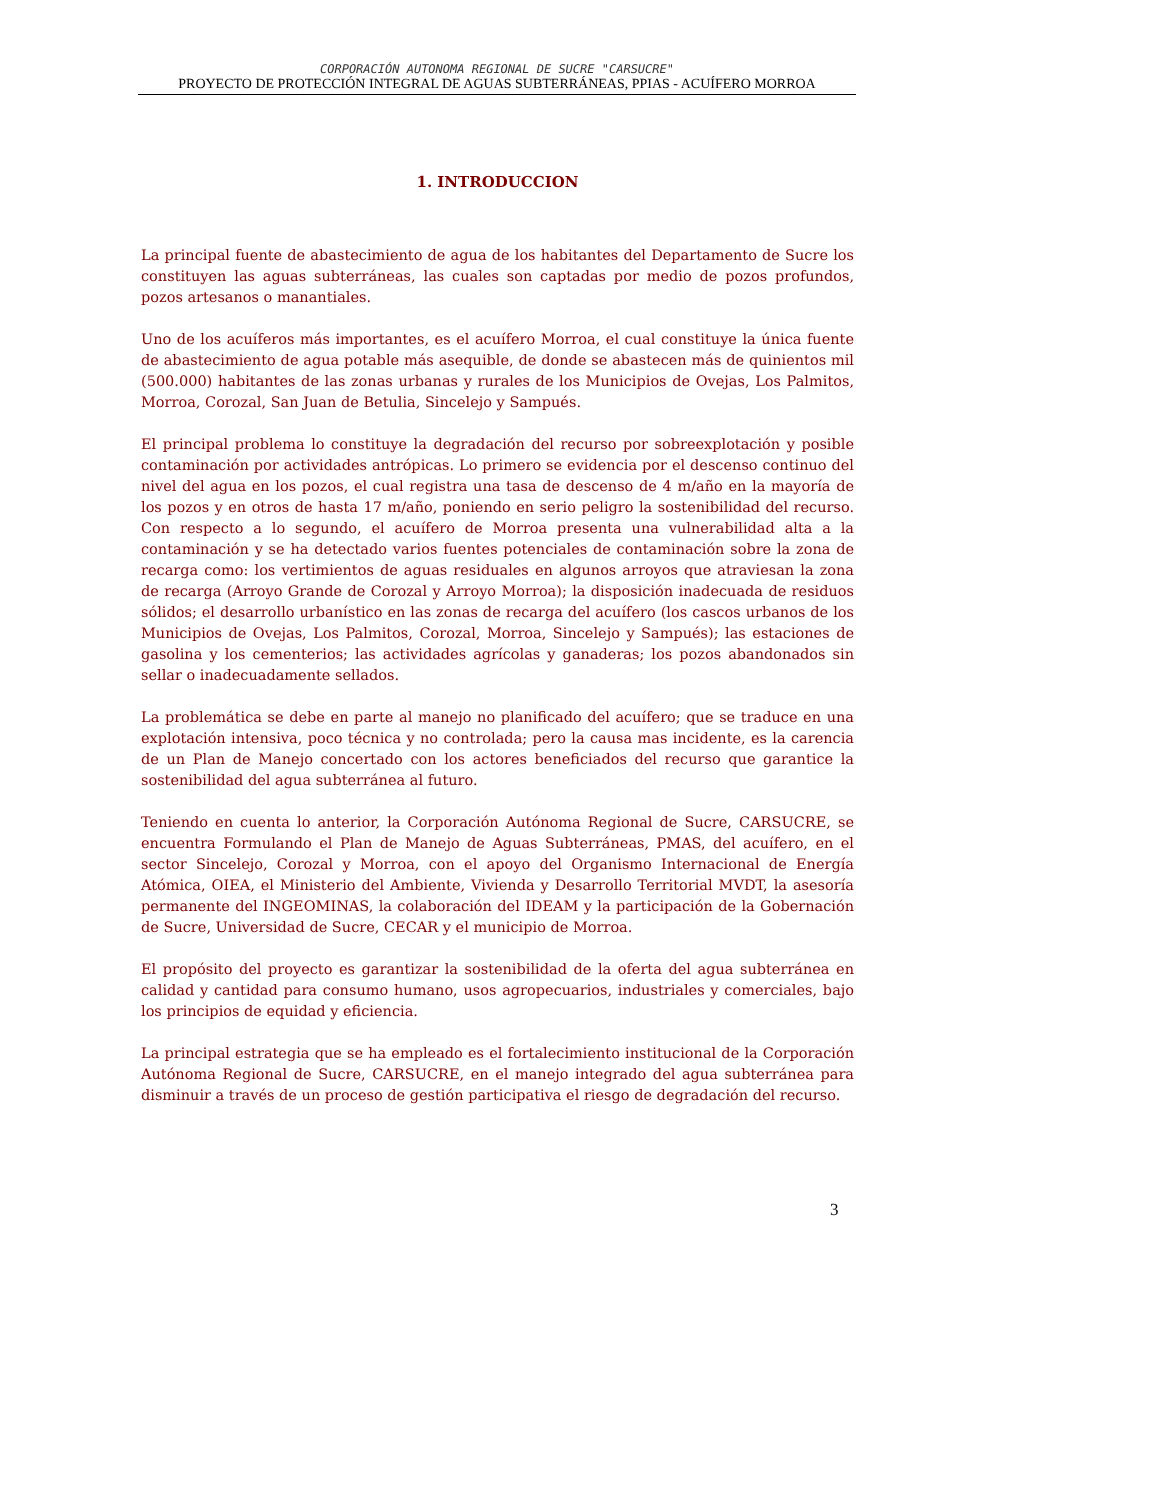CORPORACIÓN AUTONOMA REGIONAL DE SUCRE "CARSUCRE"
PROYECTO DE PROTECCIÓN INTEGRAL DE AGUAS SUBTERRÁNEAS, PPIAS - ACUÍFERO MORROA
1. INTRODUCCION
La principal fuente de abastecimiento de agua de los habitantes del Departamento de Sucre los constituyen las aguas subterráneas, las cuales son captadas por medio de pozos profundos, pozos artesanos o manantiales.
Uno de los acuíferos más importantes, es el acuífero Morroa, el cual constituye la única fuente de abastecimiento de agua potable más asequible, de donde se abastecen más de quinientos mil (500.000) habitantes de las zonas urbanas y rurales de los Municipios de Ovejas, Los Palmitos, Morroa, Corozal, San Juan de Betulia, Sincelejo y Sampués.
El principal problema lo constituye la degradación del recurso por sobreexplotación y posible contaminación por actividades antrópicas. Lo primero se evidencia por el descenso continuo del nivel del agua en los pozos, el cual registra una tasa de descenso de 4 m/año en la mayoría de los pozos y en otros de hasta 17 m/año, poniendo en serio peligro la sostenibilidad del recurso. Con respecto a lo segundo, el acuífero de Morroa presenta una vulnerabilidad alta a la contaminación y se ha detectado varios fuentes potenciales de contaminación sobre la zona de recarga como: los vertimientos de aguas residuales en algunos arroyos que atraviesan la zona de recarga (Arroyo Grande de Corozal y Arroyo Morroa); la disposición inadecuada de residuos sólidos; el desarrollo urbanístico en las zonas de recarga del acuífero (los cascos urbanos de los Municipios de Ovejas, Los Palmitos, Corozal, Morroa, Sincelejo y Sampués); las estaciones de gasolina y los cementerios; las actividades agrícolas y ganaderas; los pozos abandonados sin sellar o inadecuadamente sellados.
La problemática se debe en parte al manejo no planificado del acuífero; que se traduce en una explotación intensiva, poco técnica y no controlada; pero la causa mas incidente, es la carencia de un Plan de Manejo concertado con los actores beneficiados del recurso que garantice la sostenibilidad del agua subterránea al futuro.
Teniendo en cuenta lo anterior, la Corporación Autónoma Regional de Sucre, CARSUCRE, se encuentra Formulando el Plan de Manejo de Aguas Subterráneas, PMAS, del acuífero, en el sector Sincelejo, Corozal y Morroa, con el apoyo del Organismo Internacional de Energía Atómica, OIEA, el Ministerio del Ambiente, Vivienda y Desarrollo Territorial MVDT, la asesoría permanente del INGEOMINAS, la colaboración del IDEAM y la participación de la Gobernación de Sucre, Universidad de Sucre, CECAR y el municipio de Morroa.
El propósito del proyecto es garantizar la sostenibilidad de la oferta del agua subterránea en calidad y cantidad para consumo humano, usos agropecuarios, industriales y comerciales, bajo los principios de equidad y eficiencia.
La principal estrategia que se ha empleado es el fortalecimiento institucional de la Corporación Autónoma Regional de Sucre, CARSUCRE, en el manejo integrado del agua subterránea para disminuir a través de un proceso de gestión participativa el riesgo de degradación del recurso.
3